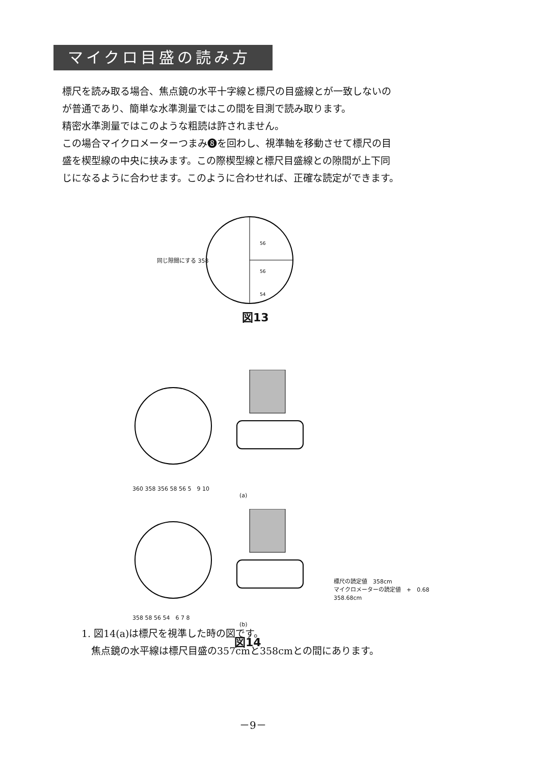マイクロ目盛の読み方
標尺を読み取る場合、焦点鏡の水平十字線と標尺の目盛線とが一致しないの
が普通であり、簡単な水準測量ではこの間を目測で読み取ります。
精密水準測量ではこのような粗読は許されません。
この場合マイクロメーターつまみ❽を回わし、視準軸を移動させて標尺の目
盛を楔型線の中央に挟みます。この際楔型線と標尺目盛線との隙間が上下同
じになるように合わせます。このように合わせれば、正確な読定ができます。
56
56
54
同じ隙間にする 358
図13
360 358 356 58 56 5　9 10
(a)
358 58 56 54　6 7 8
標尺の読定値　358cm
マイクロメーターの読定値　+　0.68
358.68cm
(b)
図14
1. 図14(a)は標尺を視準した時の図です。
　焦点鏡の水平線は標尺目盛の357cmと358cmとの間にあります。
－9－